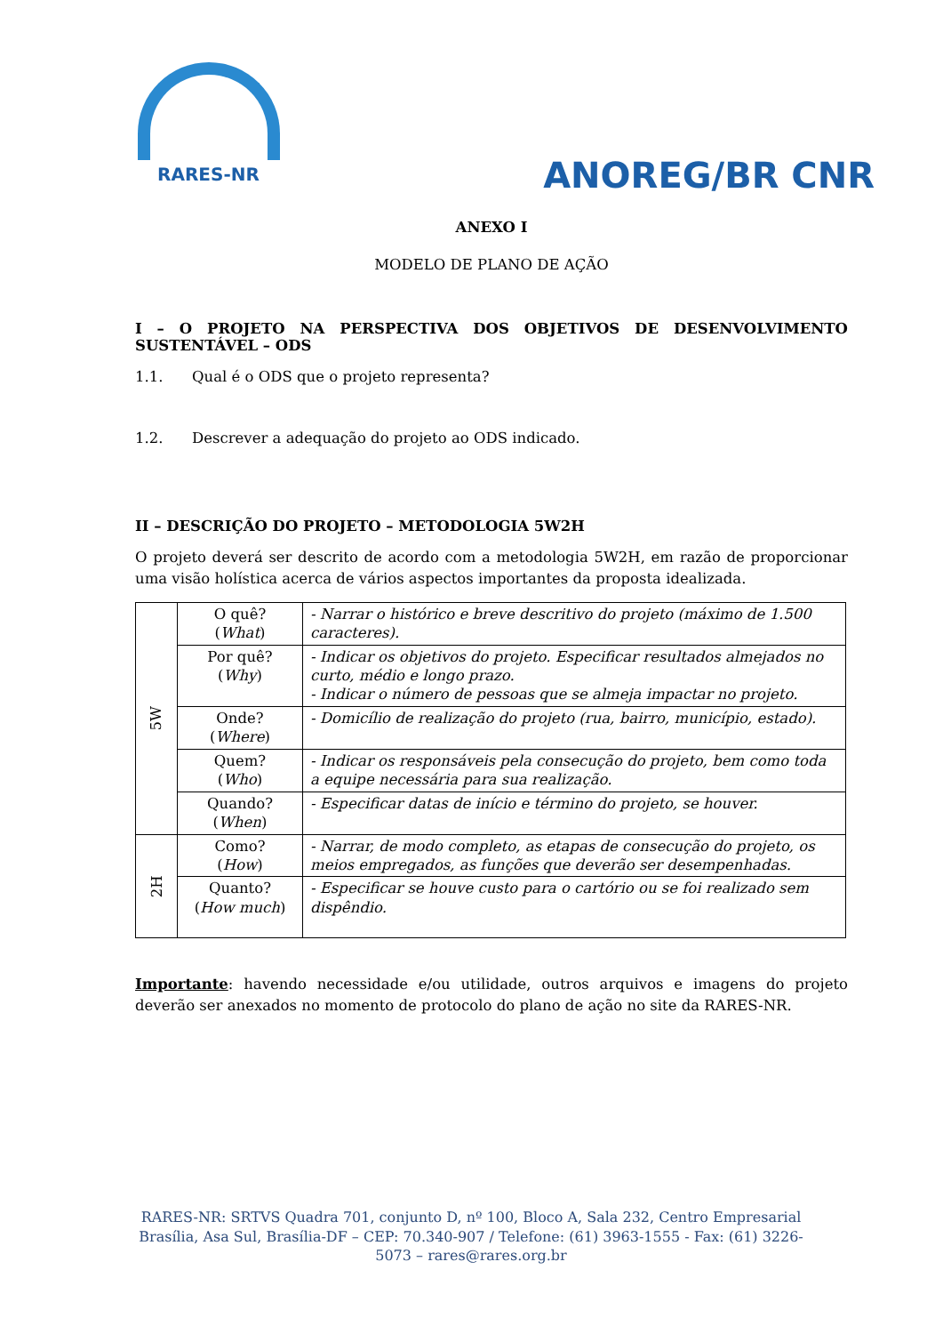RARES-NR
ANOREG/BR CNR
ANEXO I
MODELO DE PLANO DE AÇÃO
I – O PROJETO NA PERSPECTIVA DOS OBJETIVOS DE DESENVOLVIMENTO SUSTENTÁVEL – ODS
1.1. Qual é o ODS que o projeto representa?
1.2. Descrever a adequação do projeto ao ODS indicado.
II – DESCRIÇÃO DO PROJETO – METODOLOGIA 5W2H
O projeto deverá ser descrito de acordo com a metodologia 5W2H, em razão de proporcionar uma visão holística acerca de vários aspectos importantes da proposta idealizada.
| 5W | O quê? ( What ) | - Narrar o histórico e breve descritivo do projeto (máximo de 1.500 caracteres). |
| | Por quê? ( Why ) | - Indicar os objetivos do projeto. Especificar resultados almejados no curto, médio e longo prazo. - Indicar o número de pessoas que se almeja impactar no projeto. |
| | Onde? ( Where ) | - Domicílio de realização do projeto (rua, bairro, município, estado). |
| | Quem? ( Who ) | - Indicar os responsáveis pela consecução do projeto, bem como toda a equipe necessária para sua realização. |
| | Quando? ( When ) | - Especificar datas de início e término do projeto, se houver. |
| 2H | Como? ( How ) | - Narrar, de modo completo, as etapas de consecução do projeto, os meios empregados, as funções que deverão ser desempenhadas. |
| | Quanto? ( How much ) | - Especificar se houve custo para o cartório ou se foi realizado sem dispêndio. |
Importante: havendo necessidade e/ou utilidade, outros arquivos e imagens do projeto deverão ser anexados no momento de protocolo do plano de ação no site da RARES-NR.
RARES-NR: SRTVS Quadra 701, conjunto D, nº 100, Bloco A, Sala 232, Centro Empresarial Brasília, Asa Sul, Brasília-DF – CEP: 70.340-907 / Telefone: (61) 3963-1555 - Fax: (61) 3226-5073 – rares@rares.org.br